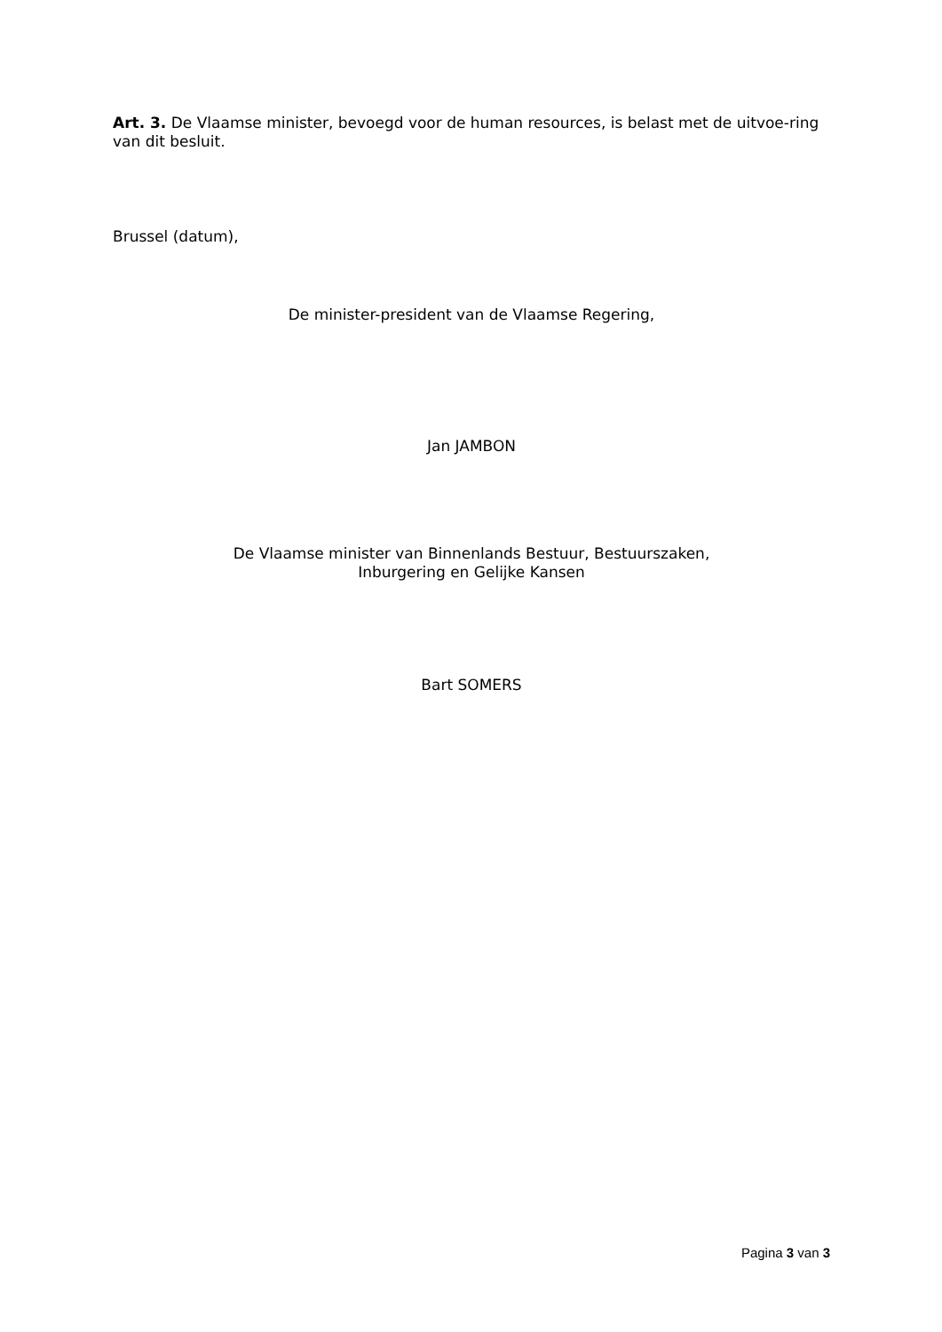Art. 3. De Vlaamse minister, bevoegd voor de human resources, is belast met de uitvoe-ring van dit besluit.
Brussel (datum),
De minister-president van de Vlaamse Regering,
Jan JAMBON
De Vlaamse minister van Binnenlands Bestuur, Bestuurszaken,
Inburgering en Gelijke Kansen
Bart SOMERS
Pagina 3 van 3